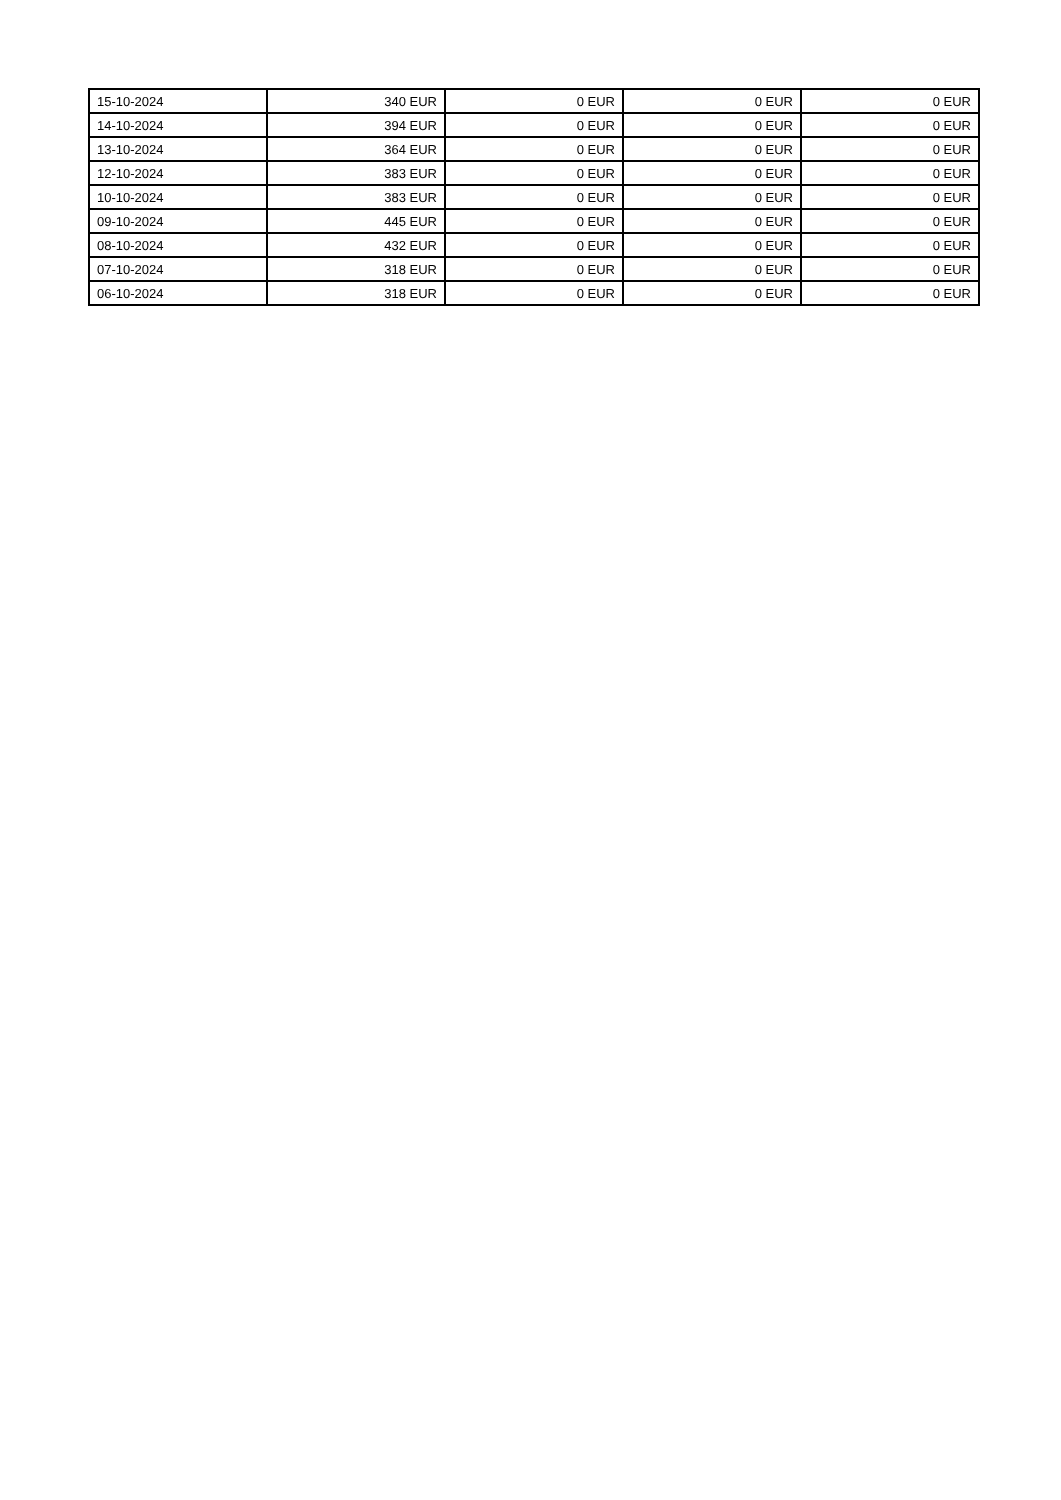| 15-10-2024 | 340 EUR | 0 EUR | 0 EUR | 0 EUR |
| 14-10-2024 | 394 EUR | 0 EUR | 0 EUR | 0 EUR |
| 13-10-2024 | 364 EUR | 0 EUR | 0 EUR | 0 EUR |
| 12-10-2024 | 383 EUR | 0 EUR | 0 EUR | 0 EUR |
| 10-10-2024 | 383 EUR | 0 EUR | 0 EUR | 0 EUR |
| 09-10-2024 | 445 EUR | 0 EUR | 0 EUR | 0 EUR |
| 08-10-2024 | 432 EUR | 0 EUR | 0 EUR | 0 EUR |
| 07-10-2024 | 318 EUR | 0 EUR | 0 EUR | 0 EUR |
| 06-10-2024 | 318 EUR | 0 EUR | 0 EUR | 0 EUR |